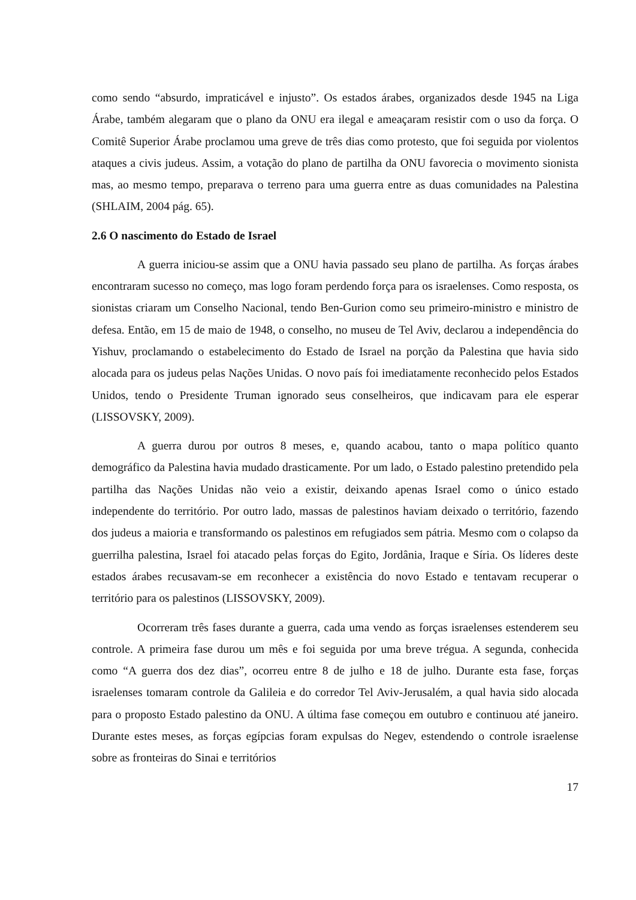como sendo “absurdo, impraticável e injusto”. Os estados árabes, organizados desde 1945 na Liga Árabe, também alegaram que o plano da ONU era ilegal e ameaçaram resistir com o uso da força. O Comitê Superior Árabe proclamou uma greve de três dias como protesto, que foi seguida por violentos ataques a civis judeus. Assim, a votação do plano de partilha da ONU favorecia o movimento sionista mas, ao mesmo tempo, preparava o terreno para uma guerra entre as duas comunidades na Palestina (SHLAIM, 2004 pág. 65).
2.6 O nascimento do Estado de Israel
A guerra iniciou-se assim que a ONU havia passado seu plano de partilha. As forças árabes encontraram sucesso no começo, mas logo foram perdendo força para os israelenses. Como resposta, os sionistas criaram um Conselho Nacional, tendo Ben-Gurion como seu primeiro-ministro e ministro de defesa. Então, em 15 de maio de 1948, o conselho, no museu de Tel Aviv, declarou a independência do Yishuv, proclamando o estabelecimento do Estado de Israel na porção da Palestina que havia sido alocada para os judeus pelas Nações Unidas. O novo país foi imediatamente reconhecido pelos Estados Unidos, tendo o Presidente Truman ignorado seus conselheiros, que indicavam para ele esperar (LISSOVSKY, 2009).
A guerra durou por outros 8 meses, e, quando acabou, tanto o mapa político quanto demográfico da Palestina havia mudado drasticamente. Por um lado, o Estado palestino pretendido pela partilha das Nações Unidas não veio a existir, deixando apenas Israel como o único estado independente do território. Por outro lado, massas de palestinos haviam deixado o território, fazendo dos judeus a maioria e transformando os palestinos em refugiados sem pátria. Mesmo com o colapso da guerrilha palestina, Israel foi atacado pelas forças do Egito, Jordânia, Iraque e Síria. Os líderes deste estados árabes recusavam-se em reconhecer a existência do novo Estado e tentavam recuperar o território para os palestinos (LISSOVSKY, 2009).
Ocorreram três fases durante a guerra, cada uma vendo as forças israelenses estenderem seu controle. A primeira fase durou um mês e foi seguida por uma breve trégua. A segunda, conhecida como “A guerra dos dez dias”, ocorreu entre 8 de julho e 18 de julho. Durante esta fase, forças israelenses tomaram controle da Galileia e do corredor Tel Aviv-Jerusalém, a qual havia sido alocada para o proposto Estado palestino da ONU. A última fase começou em outubro e continuou até janeiro. Durante estes meses, as forças egípcias foram expulsas do Negev, estendendo o controle israelense sobre as fronteiras do Sinai e territórios
17